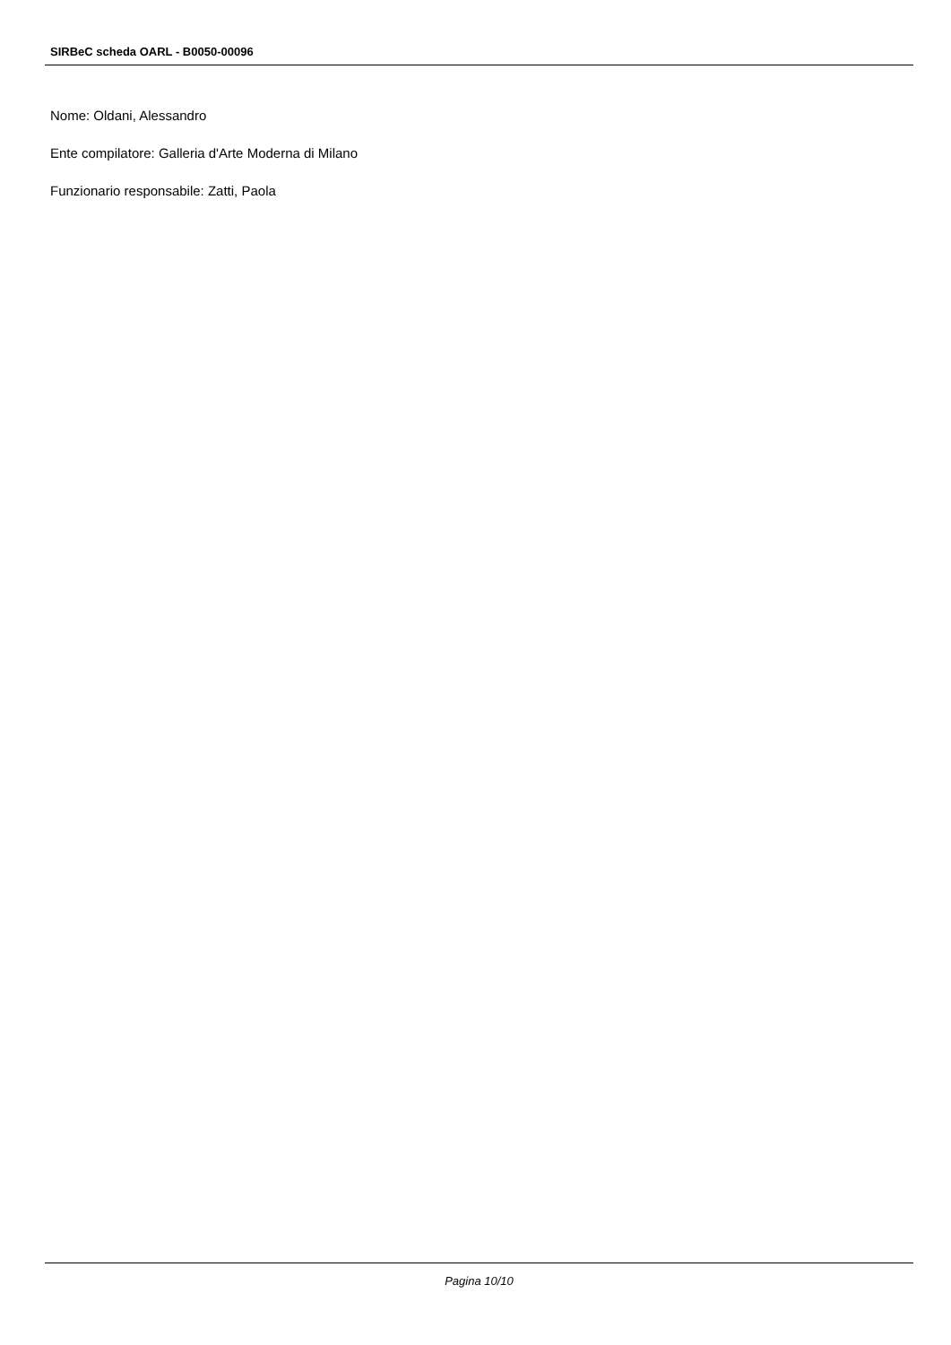SIRBeC scheda OARL - B0050-00096
Nome: Oldani, Alessandro
Ente compilatore: Galleria d'Arte Moderna di Milano
Funzionario responsabile: Zatti, Paola
Pagina 10/10